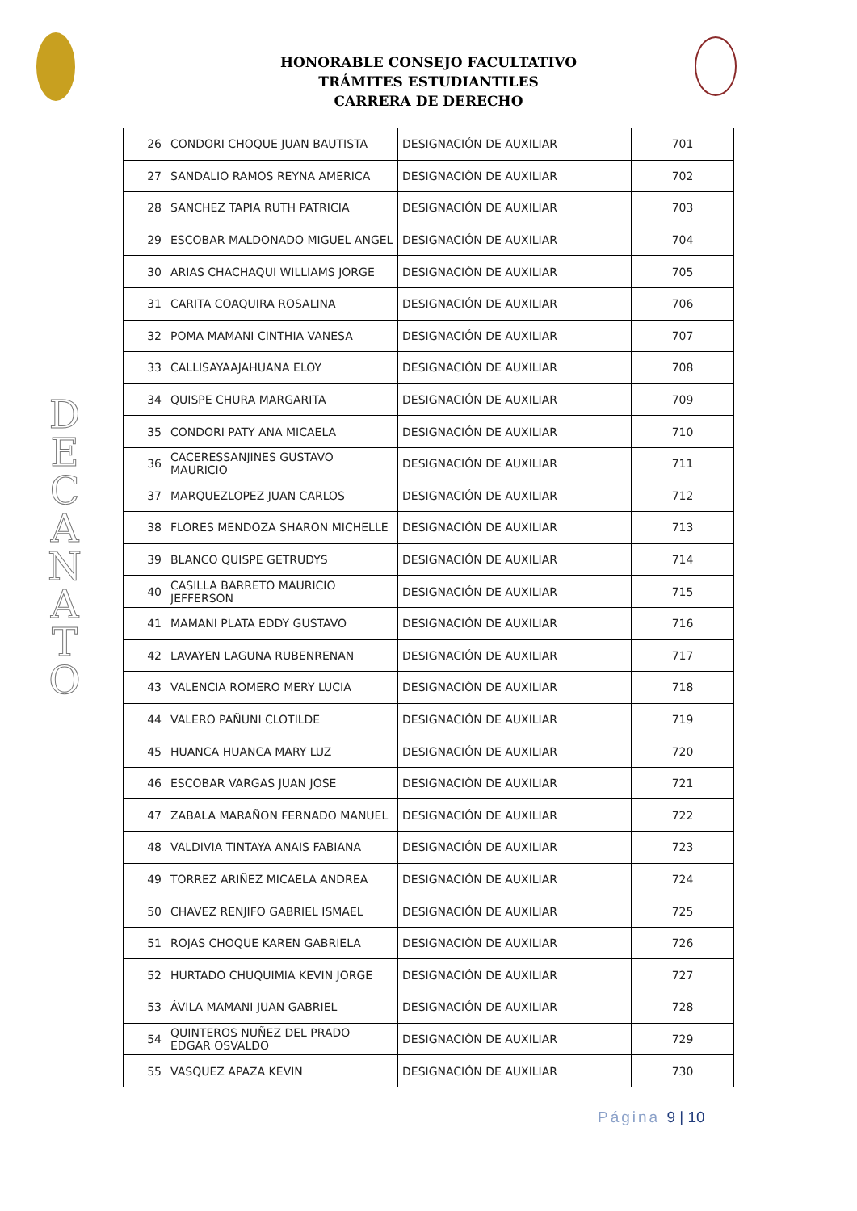HONORABLE CONSEJO FACULTATIVO
TRÁMITES ESTUDIANTILES
CARRERA DE DERECHO
D
E
C
A
N
A
T
O
| 26 | CONDORI CHOQUE JUAN BAUTISTA | DESIGNACIÓN DE AUXILIAR | 701 |
| 27 | SANDALIO RAMOS REYNA AMERICA | DESIGNACIÓN DE AUXILIAR | 702 |
| 28 | SANCHEZ TAPIA RUTH PATRICIA | DESIGNACIÓN DE AUXILIAR | 703 |
| 29 | ESCOBAR MALDONADO MIGUEL ANGEL | DESIGNACIÓN DE AUXILIAR | 704 |
| 30 | ARIAS CHACHAQUI WILLIAMS JORGE | DESIGNACIÓN DE AUXILIAR | 705 |
| 31 | CARITA COAQUIRA ROSALINA | DESIGNACIÓN DE AUXILIAR | 706 |
| 32 | POMA MAMANI CINTHIA VANESA | DESIGNACIÓN DE AUXILIAR | 707 |
| 33 | CALLISAYAAJAHUANA ELOY | DESIGNACIÓN DE AUXILIAR | 708 |
| 34 | QUISPE CHURA MARGARITA | DESIGNACIÓN DE AUXILIAR | 709 |
| 35 | CONDORI PATY ANA MICAELA | DESIGNACIÓN DE AUXILIAR | 710 |
| 36 | CACERESSANJINES GUSTAVO MAURICIO | DESIGNACIÓN DE AUXILIAR | 711 |
| 37 | MARQUEZLOPEZ JUAN CARLOS | DESIGNACIÓN DE AUXILIAR | 712 |
| 38 | FLORES MENDOZA SHARON MICHELLE | DESIGNACIÓN DE AUXILIAR | 713 |
| 39 | BLANCO QUISPE GETRUDYS | DESIGNACIÓN DE AUXILIAR | 714 |
| 40 | CASILLA BARRETO MAURICIO JEFFERSON | DESIGNACIÓN DE AUXILIAR | 715 |
| 41 | MAMANI PLATA EDDY GUSTAVO | DESIGNACIÓN DE AUXILIAR | 716 |
| 42 | LAVAYEN LAGUNA RUBENRENAN | DESIGNACIÓN DE AUXILIAR | 717 |
| 43 | VALENCIA ROMERO MERY LUCIA | DESIGNACIÓN DE AUXILIAR | 718 |
| 44 | VALERO PAÑUNI CLOTILDE | DESIGNACIÓN DE AUXILIAR | 719 |
| 45 | HUANCA HUANCA MARY LUZ | DESIGNACIÓN DE AUXILIAR | 720 |
| 46 | ESCOBAR VARGAS JUAN JOSE | DESIGNACIÓN DE AUXILIAR | 721 |
| 47 | ZABALA MARAÑON FERNADO MANUEL | DESIGNACIÓN DE AUXILIAR | 722 |
| 48 | VALDIVIA TINTAYA ANAIS FABIANA | DESIGNACIÓN DE AUXILIAR | 723 |
| 49 | TORREZ ARIÑEZ MICAELA ANDREA | DESIGNACIÓN DE AUXILIAR | 724 |
| 50 | CHAVEZ RENJIFO GABRIEL ISMAEL | DESIGNACIÓN DE AUXILIAR | 725 |
| 51 | ROJAS CHOQUE KAREN GABRIELA | DESIGNACIÓN DE AUXILIAR | 726 |
| 52 | HURTADO CHUQUIMIA KEVIN JORGE | DESIGNACIÓN DE AUXILIAR | 727 |
| 53 | ÁVILA MAMANI JUAN GABRIEL | DESIGNACIÓN DE AUXILIAR | 728 |
| 54 | QUINTEROS NUÑEZ DEL PRADO EDGAR OSVALDO | DESIGNACIÓN DE AUXILIAR | 729 |
| 55 | VASQUEZ APAZA KEVIN | DESIGNACIÓN DE AUXILIAR | 730 |
Página 9 | 10